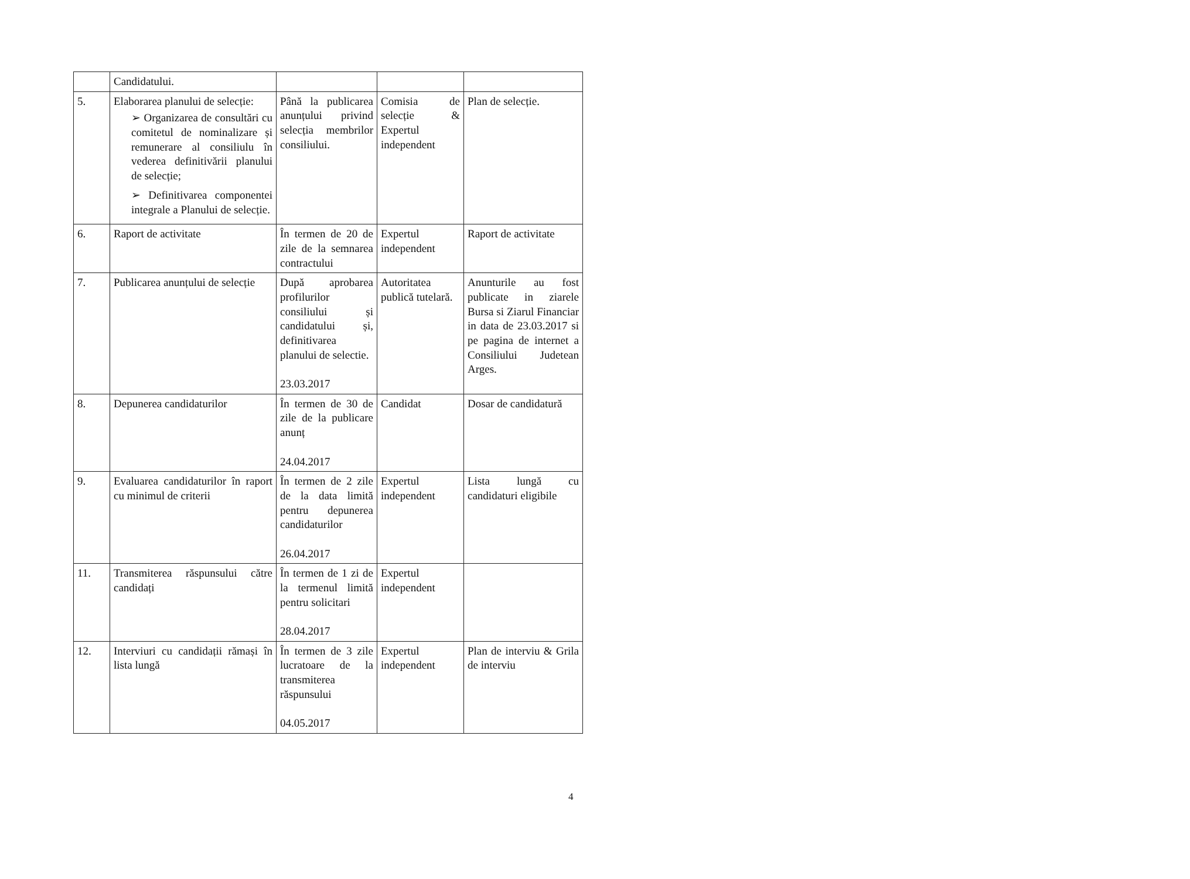| | Candidatului. | | | |
| 5. | Elaborarea planului de selecție: ➢ Organizarea de consultări cu comitetul de nominalizare și remunerare al consiliulu în vederea definitivării planului de selecție; ➢ Definitivarea componentei integrale a Planului de selecție. | Până la publicarea anunțului privind selecția membrilor consiliului. | Comisia de selecție & Expertul independent | Plan de selecție. |
| 6. | Raport de activitate | În termen de 20 de zile de la semnarea contractului | Expertul independent | Raport de activitate |
| 7. | Publicarea anunțului de selecție | După aprobarea profilurilor consiliului și candidatului și, definitivarea planului de selectie. 23.03.2017 | Autoritatea publică tutelară. | Anunturile au fost publicate in ziarele Bursa si Ziarul Financiar in data de 23.03.2017 si pe pagina de internet a Consiliului Judetean Arges. |
| 8. | Depunerea candidaturilor | În termen de 30 de zile de la publicare anunț 24.04.2017 | Candidat | Dosar de candidatură |
| 9. | Evaluarea candidaturilor în raport cu minimul de criterii | În termen de 2 zile de la data limită pentru depunerea candidaturilor 26.04.2017 | Expertul independent | Lista lungă cu candidaturi eligibile |
| 11. | Transmiterea răspunsului către candidați | În termen de 1 zi de la termenul limită pentru solicitari 28.04.2017 | Expertul independent | |
| 12. | Interviuri cu candidații rămași în lista lungă | În termen de 3 zile lucratoare de la transmiterea răspunsului 04.05.2017 | Expertul independent | Plan de interviu & Grila de interviu |
4